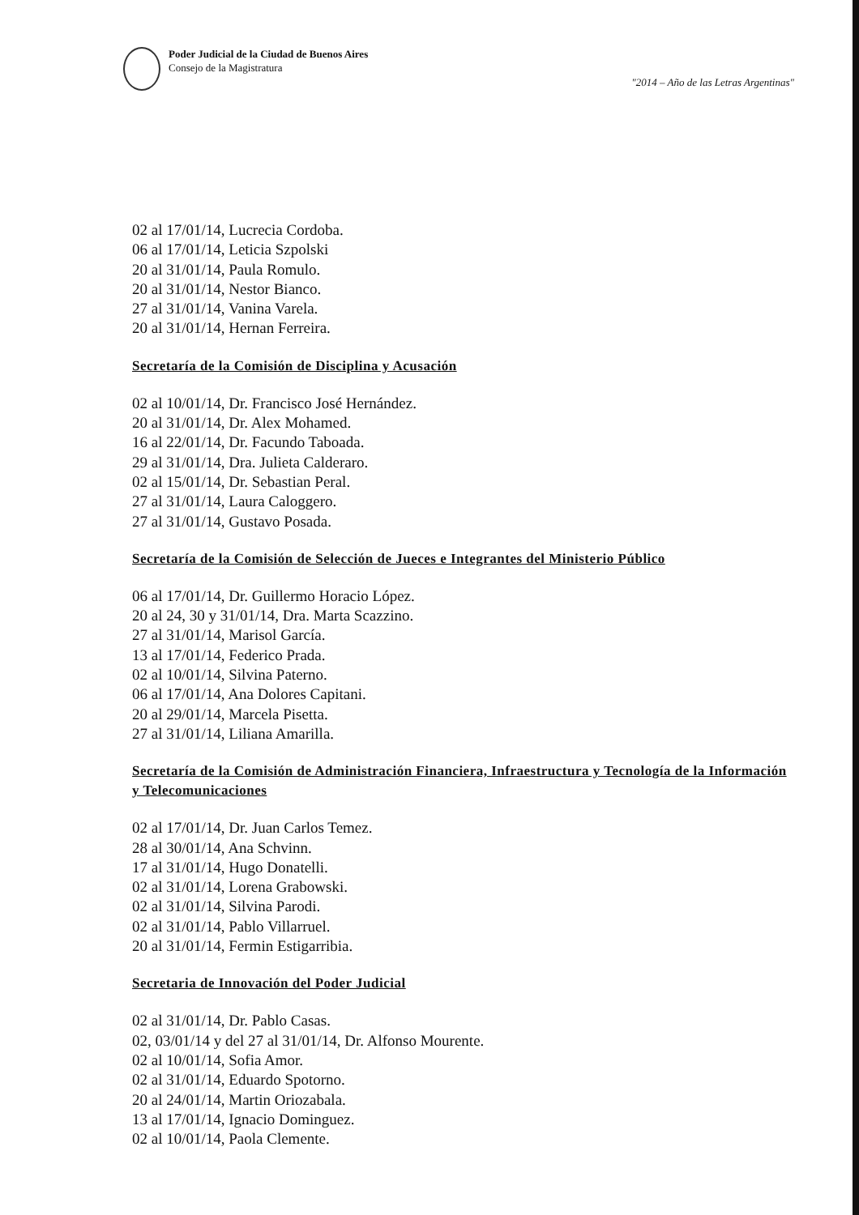Poder Judicial de la Ciudad de Buenos Aires
Consejo de la Magistratura
"2014 – Año de las Letras Argentinas"
02 al 17/01/14, Lucrecia Cordoba.
06 al 17/01/14, Leticia Szpolski
20 al 31/01/14, Paula Romulo.
20 al 31/01/14, Nestor Bianco.
27 al 31/01/14, Vanina Varela.
20 al 31/01/14, Hernan Ferreira.
Secretaría de la Comisión de Disciplina y Acusación
02 al 10/01/14, Dr. Francisco José Hernández.
20 al 31/01/14, Dr. Alex Mohamed.
16 al 22/01/14, Dr. Facundo Taboada.
29 al 31/01/14, Dra. Julieta Calderaro.
02 al 15/01/14, Dr. Sebastian Peral.
27 al 31/01/14, Laura Caloggero.
27 al 31/01/14, Gustavo Posada.
Secretaría de la Comisión de Selección de Jueces e Integrantes del Ministerio Público
06 al 17/01/14, Dr. Guillermo Horacio López.
20 al 24, 30 y 31/01/14, Dra. Marta Scazzino.
27 al 31/01/14, Marisol García.
13 al 17/01/14, Federico Prada.
02 al 10/01/14, Silvina Paterno.
06 al 17/01/14, Ana Dolores Capitani.
20 al 29/01/14, Marcela Pisetta.
27 al 31/01/14, Liliana Amarilla.
Secretaría de la Comisión de Administración Financiera, Infraestructura y Tecnología de la Información y Telecomunicaciones
02 al 17/01/14, Dr. Juan Carlos Temez.
28 al 30/01/14, Ana Schvinn.
17 al 31/01/14, Hugo Donatelli.
02 al 31/01/14, Lorena Grabowski.
02 al 31/01/14, Silvina Parodi.
02 al 31/01/14, Pablo Villarruel.
20 al 31/01/14, Fermin Estigarribia.
Secretaria de Innovación del Poder Judicial
02 al 31/01/14, Dr. Pablo Casas.
02, 03/01/14 y del 27 al 31/01/14, Dr. Alfonso Mourente.
02 al 10/01/14, Sofia Amor.
02 al 31/01/14, Eduardo Spotorno.
20 al 24/01/14, Martin Oriozabala.
13 al 17/01/14, Ignacio Dominguez.
02 al 10/01/14, Paola Clemente.